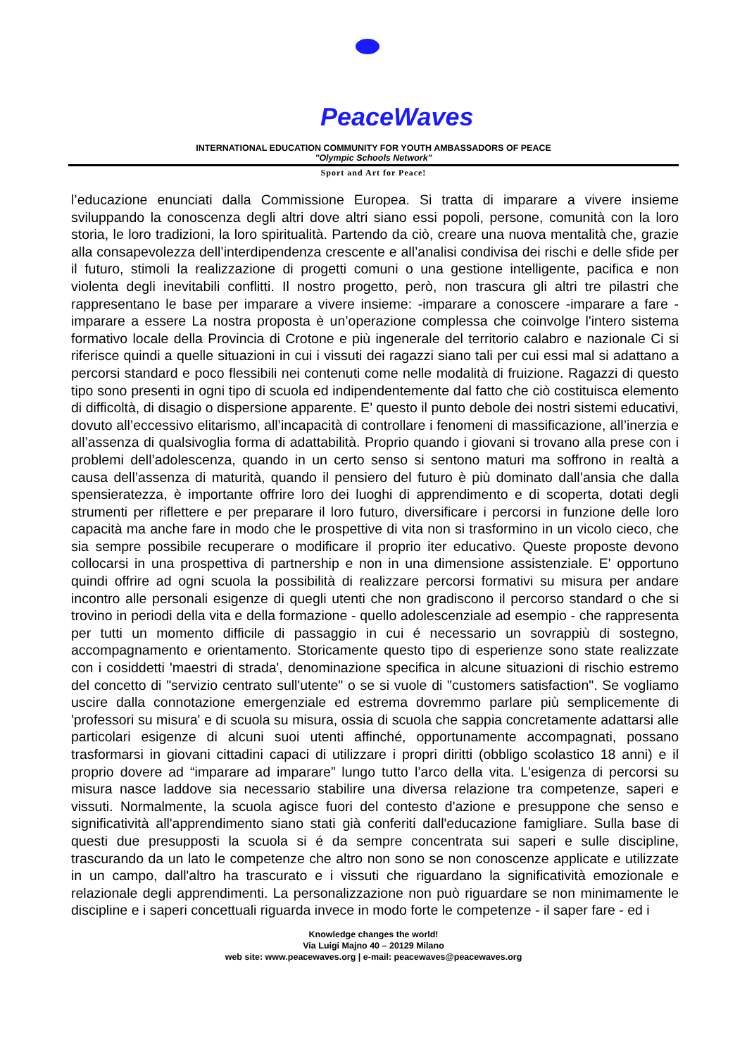PeaceWaves
INTERNATIONAL EDUCATION COMMUNITY FOR YOUTH AMBASSADORS OF PEACE
"Olympic Schools Network"
Sport and Art for Peace!
l’educazione enunciati dalla Commissione Europea. Si tratta di imparare a vivere insieme sviluppando la conoscenza degli altri dove altri siano essi popoli, persone, comunità con la loro storia, le loro tradizioni, la loro spiritualità. Partendo da ciò, creare una nuova mentalità che, grazie alla consapevolezza dell’interdipendenza crescente e all’analisi condivisa dei rischi e delle sfide per il futuro, stimoli la realizzazione di progetti comuni o una gestione intelligente, pacifica e non violenta degli inevitabili conflitti. Il nostro progetto, però, non trascura gli altri tre pilastri che rappresentano le base per imparare a vivere insieme: -imparare a conoscere -imparare a fare -imparare a essere La nostra proposta è un’operazione complessa che coinvolge l'intero sistema formativo locale della Provincia di Crotone e più ingenerale del territorio calabro e nazionale Ci si riferisce quindi a quelle situazioni in cui i vissuti dei ragazzi siano tali per cui essi mal si adattano a percorsi standard e poco flessibili nei contenuti come nelle modalità di fruizione. Ragazzi di questo tipo sono presenti in ogni tipo di scuola ed indipendentemente dal fatto che ciò costituisca elemento di difficoltà, di disagio o dispersione apparente. E’ questo il punto debole dei nostri sistemi educativi, dovuto all’eccessivo elitarismo, all’incapacità di controllare i fenomeni di massificazione, all’inerzia e all’assenza di qualsivoglia forma di adattabilità. Proprio quando i giovani si trovano alla prese con i problemi dell’adolescenza, quando in un certo senso si sentono maturi ma soffrono in realtà a causa dell’assenza di maturità, quando il pensiero del futuro è più dominato dall’ansia che dalla spensieratezza, è importante offrire loro dei luoghi di apprendimento e di scoperta, dotati degli strumenti per riflettere e per preparare il loro futuro, diversificare i percorsi in funzione delle loro capacità ma anche fare in modo che le prospettive di vita non si trasformino in un vicolo cieco, che sia sempre possibile recuperare o modificare il proprio iter educativo. Queste proposte devono collocarsi in una prospettiva di partnership e non in una dimensione assistenziale. E' opportuno quindi offrire ad ogni scuola la possibilità di realizzare percorsi formativi su misura per andare incontro alle personali esigenze di quegli utenti che non gradiscono il percorso standard o che si trovino in periodi della vita e della formazione - quello adolescenziale ad esempio - che rappresenta per tutti un momento difficile di passaggio in cui é necessario un sovrappiù di sostegno, accompagnamento e orientamento. Storicamente questo tipo di esperienze sono state realizzate con i cosiddetti 'maestri di strada', denominazione specifica in alcune situazioni di rischio estremo del concetto di "servizio centrato sull'utente" o se si vuole di "customers satisfaction". Se vogliamo uscire dalla connotazione emergenziale ed estrema dovremmo parlare più semplicemente di 'professori su misura' e di scuola su misura, ossia di scuola che sappia concretamente adattarsi alle particolari esigenze di alcuni suoi utenti affinché, opportunamente accompagnati, possano trasformarsi in giovani cittadini capaci di utilizzare i propri diritti (obbligo scolastico 18 anni) e il proprio dovere ad “imparare ad imparare” lungo tutto l’arco della vita. L'esigenza di percorsi su misura nasce laddove sia necessario stabilire una diversa relazione tra competenze, saperi e vissuti. Normalmente, la scuola agisce fuori del contesto d'azione e presuppone che senso e significatività all'apprendimento siano stati già conferiti dall'educazione famigliare. Sulla base di questi due presupposti la scuola si é da sempre concentrata sui saperi e sulle discipline, trascurando da un lato le competenze che altro non sono se non conoscenze applicate e utilizzate in un campo, dall'altro ha trascurato e i vissuti che riguardano la significatività emozionale e relazionale degli apprendimenti. La personalizzazione non può riguardare se non minimamente le discipline e i saperi concettuali riguarda invece in modo forte le competenze - il saper fare - ed i
Knowledge changes the world!
Via Luigi Majno 40 – 20129 Milano
web site: www.peacewaves.org | e-mail: peacewaves@peacewaves.org